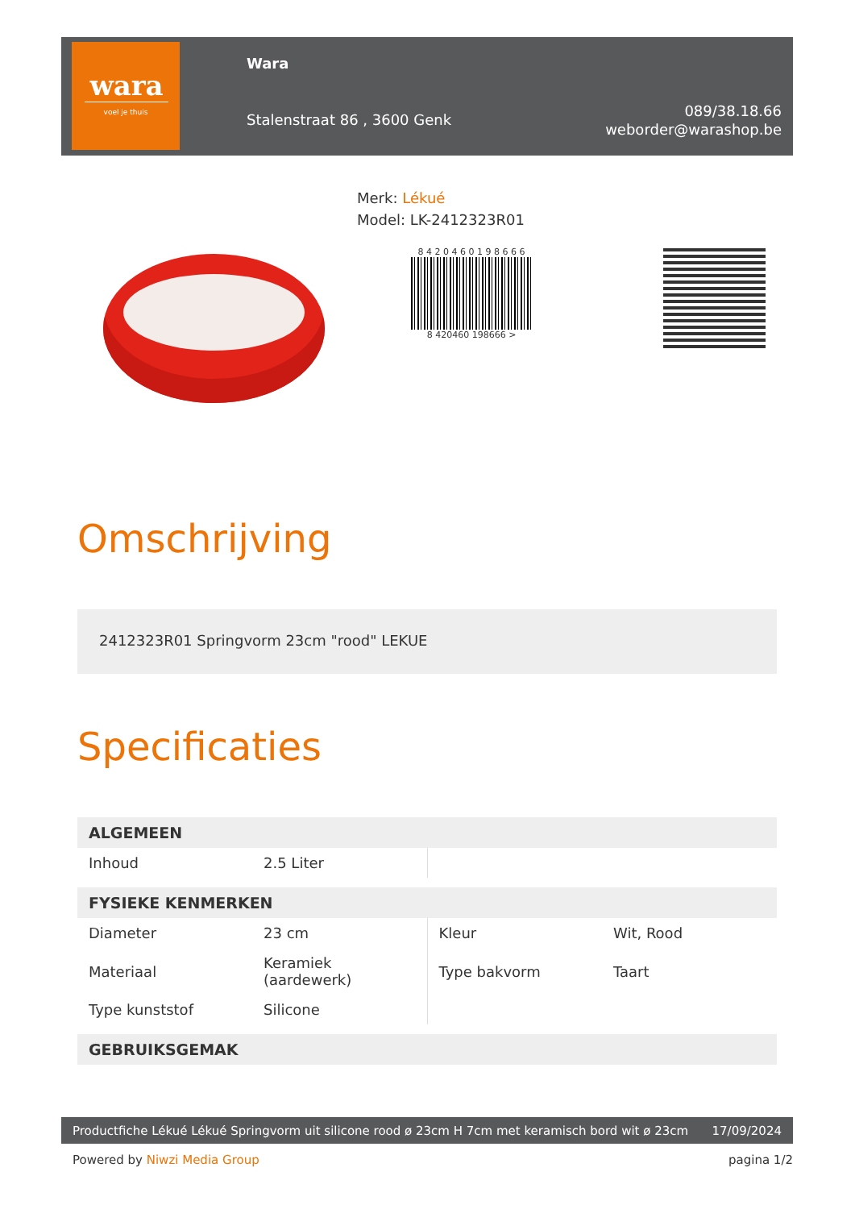wara
voel je thuis
Wara
Stalenstraat 86 , 3600 Genk
089/38.18.66
weborder@warashop.be
Merk: Lékué
Model: LK-2412323R01
8 4 2 0 4 6 0 1 9 8 6 6 6
8 420460 198666 >
Omschrijving
2412323R01 Springvorm 23cm "rood" LEKUE
Specificaties
| ALGEMEEN | | | |
| --- | --- | --- | --- |
| Inhoud | 2.5 Liter | | |
| FYSIEKE KENMERKEN | | | |
| Diameter | 23 cm | Kleur | Wit, Rood |
| Materiaal | Keramiek (aardewerk) | Type bakvorm | Taart |
| Type kunststof | Silicone | | |
| GEBRUIKSGEMAK | | | |
Productfiche Lékué Lékué Springvorm uit silicone rood ø 23cm H 7cm met keramisch bord wit ø 23cm 17/09/2024
Powered by Niwzi Media Group pagina 1/2